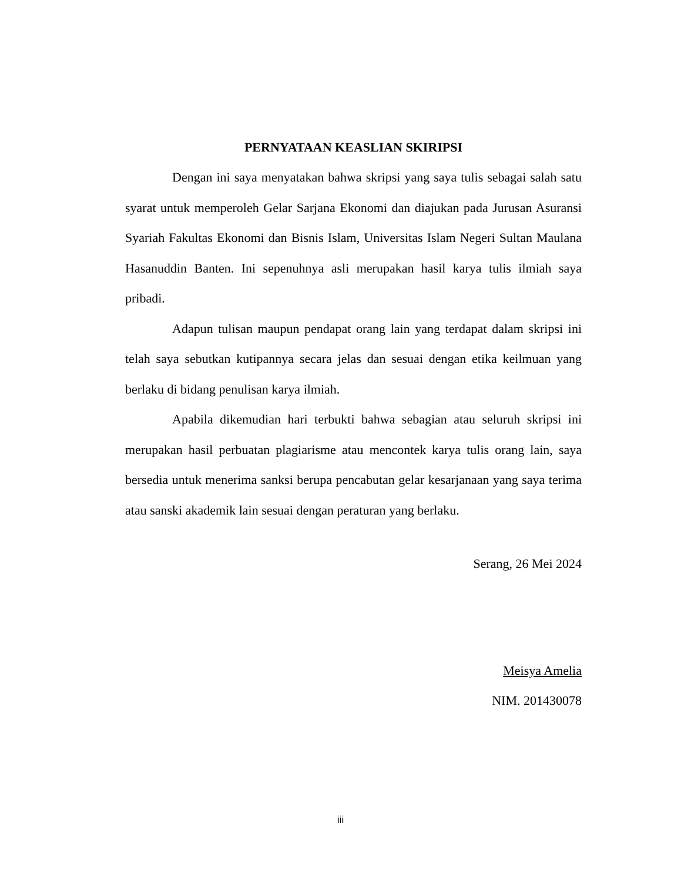PERNYATAAN KEASLIAN SKIRIPSI
Dengan ini saya menyatakan bahwa skripsi yang saya tulis sebagai salah satu syarat untuk memperoleh Gelar Sarjana Ekonomi dan diajukan pada Jurusan Asuransi Syariah Fakultas Ekonomi dan Bisnis Islam, Universitas Islam Negeri Sultan Maulana Hasanuddin Banten. Ini sepenuhnya asli merupakan hasil karya tulis ilmiah saya pribadi.
Adapun tulisan maupun pendapat orang lain yang terdapat dalam skripsi ini telah saya sebutkan kutipannya secara jelas dan sesuai dengan etika keilmuan yang berlaku di bidang penulisan karya ilmiah.
Apabila dikemudian hari terbukti bahwa sebagian atau seluruh skripsi ini merupakan hasil perbuatan plagiarisme atau mencontek karya tulis orang lain, saya bersedia untuk menerima sanksi berupa pencabutan gelar kesarjanaan yang saya terima atau sanski akademik lain sesuai dengan peraturan yang berlaku.
Serang, 26 Mei 2024
Meisya Amelia
NIM. 201430078
iii